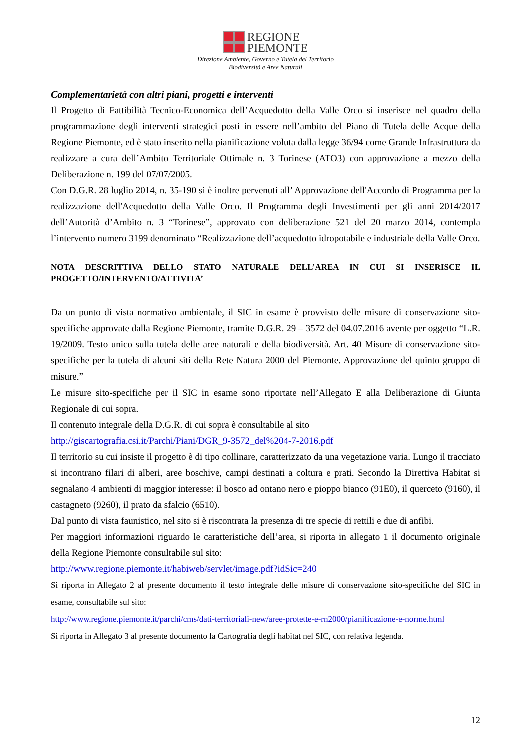REGIONE
PIEMONTE
Direzione Ambiente, Governo e Tutela del Territorio
Biodiversità e Aree Naturali
Complementarietà con altri piani, progetti e interventi
Il Progetto di Fattibilità Tecnico-Economica dell’Acquedotto della Valle Orco si inserisce nel quadro della programmazione degli interventi strategici posti in essere nell’ambito del Piano di Tutela delle Acque della Regione Piemonte, ed è stato inserito nella pianificazione voluta dalla legge 36/94 come Grande Infrastruttura da realizzare a cura dell’Ambito Territoriale Ottimale n. 3 Torinese (ATO3) con approvazione a mezzo della Deliberazione n. 199 del 07/07/2005.
Con D.G.R. 28 luglio 2014, n. 35-190 si è inoltre pervenuti all’ Approvazione dell'Accordo di Programma per la realizzazione dell'Acquedotto della Valle Orco. Il Programma degli Investimenti per gli anni 2014/2017 dell’Autorità d’Ambito n. 3 “Torinese”, approvato con deliberazione 521 del 20 marzo 2014, contempla l’intervento numero 3199 denominato “Realizzazione dell’acquedotto idropotabile e industriale della Valle Orco.
NOTA DESCRITTIVA DELLO STATO NATURALE DELL’AREA IN CUI SI INSERISCE IL PROGETTO/INTERVENTO/ATTIVITA’
Da un punto di vista normativo ambientale, il SIC in esame è provvisto delle misure di conservazione sito-specifiche approvate dalla Regione Piemonte, tramite D.G.R. 29 – 3572 del 04.07.2016 avente per oggetto “L.R. 19/2009. Testo unico sulla tutela delle aree naturali e della biodiversità. Art. 40 Misure di conservazione sito-specifiche per la tutela di alcuni siti della Rete Natura 2000 del Piemonte. Approvazione del quinto gruppo di misure.”
Le misure sito-specifiche per il SIC in esame sono riportate nell’Allegato E alla Deliberazione di Giunta Regionale di cui sopra.
Il contenuto integrale della D.G.R. di cui sopra è consultabile al sito
http://giscartografia.csi.it/Parchi/Piani/DGR_9-3572_del%204-7-2016.pdf
Il territorio su cui insiste il progetto è di tipo collinare, caratterizzato da una vegetazione varia. Lungo il tracciato si incontrano filari di alberi, aree boschive, campi destinati a coltura e prati. Secondo la Direttiva Habitat si segnalano 4 ambienti di maggior interesse: il bosco ad ontano nero e pioppo bianco (91E0), il querceto (9160), il castagneto (9260), il prato da sfalcio (6510).
Dal punto di vista faunistico, nel sito si è riscontrata la presenza di tre specie di rettili e due di anfibi.
Per maggiori informazioni riguardo le caratteristiche dell’area, si riporta in allegato 1 il documento originale della Regione Piemonte consultabile sul sito:
http://www.regione.piemonte.it/habiweb/servlet/image.pdf?idSic=240
Si riporta in Allegato 2 al presente documento il testo integrale delle misure di conservazione sito-specifiche del SIC in esame, consultabile sul sito:
http://www.regione.piemonte.it/parchi/cms/dati-territoriali-new/aree-protette-e-rn2000/pianificazione-e-norme.html
Si riporta in Allegato 3 al presente documento la Cartografia degli habitat nel SIC, con relativa legenda.
12